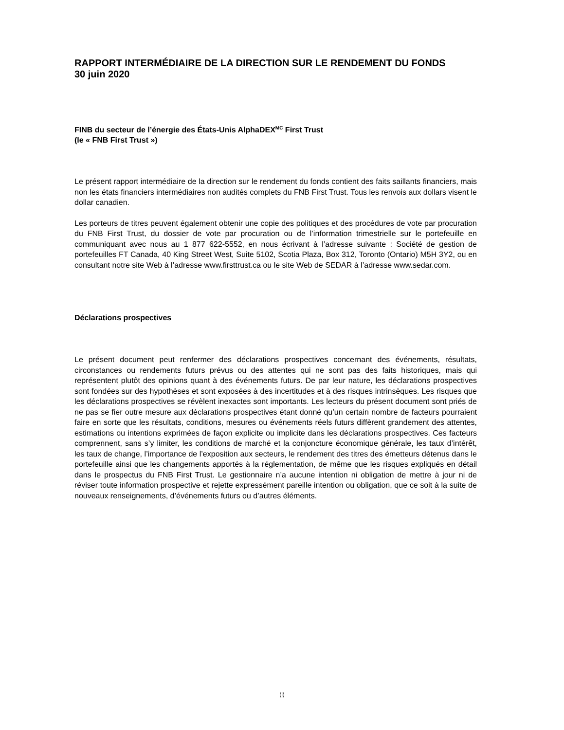RAPPORT INTERMÉDIAIRE DE LA DIRECTION SUR LE RENDEMENT DU FONDS
30 juin 2020
FINB du secteur de l’énergie des États-Unis AlphaDEX<sup>MC</sup> First Trust
(le « FNB First Trust »)
Le présent rapport intermédiaire de la direction sur le rendement du fonds contient des faits saillants financiers, mais non les états financiers intermédiaires non audités complets du FNB First Trust. Tous les renvois aux dollars visent le dollar canadien.
Les porteurs de titres peuvent également obtenir une copie des politiques et des procédures de vote par procuration du FNB First Trust, du dossier de vote par procuration ou de l’information trimestrielle sur le portefeuille en communiquant avec nous au 1 877 622-5552, en nous écrivant à l’adresse suivante : Société de gestion de portefeuilles FT Canada, 40 King Street West, Suite 5102, Scotia Plaza, Box 312, Toronto (Ontario) M5H 3Y2, ou en consultant notre site Web à l’adresse www.firsttrust.ca ou le site Web de SEDAR à l’adresse www.sedar.com.
Déclarations prospectives
Le présent document peut renfermer des déclarations prospectives concernant des événements, résultats, circonstances ou rendements futurs prévus ou des attentes qui ne sont pas des faits historiques, mais qui représentent plutôt des opinions quant à des événements futurs. De par leur nature, les déclarations prospectives sont fondées sur des hypothèses et sont exposées à des incertitudes et à des risques intrinsèques. Les risques que les déclarations prospectives se révèlent inexactes sont importants. Les lecteurs du présent document sont priés de ne pas se fier outre mesure aux déclarations prospectives étant donné qu’un certain nombre de facteurs pourraient faire en sorte que les résultats, conditions, mesures ou événements réels futurs diffèrent grandement des attentes, estimations ou intentions exprimées de façon explicite ou implicite dans les déclarations prospectives. Ces facteurs comprennent, sans s’y limiter, les conditions de marché et la conjoncture économique générale, les taux d’intérêt, les taux de change, l’importance de l’exposition aux secteurs, le rendement des titres des émetteurs détenus dans le portefeuille ainsi que les changements apportés à la réglementation, de même que les risques expliqués en détail dans le prospectus du FNB First Trust. Le gestionnaire n’a aucune intention ni obligation de mettre à jour ni de réviser toute information prospective et rejette expressément pareille intention ou obligation, que ce soit à la suite de nouveaux renseignements, d’événements futurs ou d’autres éléments.
(i)